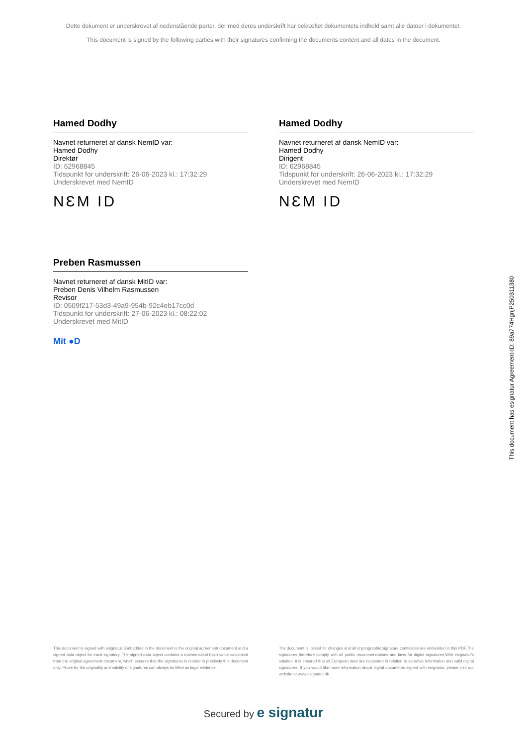Dette dokument er underskrevet af nedenstående parter, der med deres underskrift har bekræftet dokumentets indhold samt alle datoer i dokumentet.
This document is signed by the following parties with their signatures confirming the documents content and all dates in the document.
Hamed Dodhy
Navnet returneret af dansk NemID var:
Hamed Dodhy
Direktør
ID: 62968845
Tidspunkt for underskrift: 26-06-2023 kl.: 17:32:29
Underskrevet med NemID
NƐM ID
Hamed Dodhy
Navnet returneret af dansk NemID var:
Hamed Dodhy
Dirigent
ID: 62968845
Tidspunkt for underskrift: 26-06-2023 kl.: 17:32:29
Underskrevet med NemID
NƐM ID
Preben Rasmussen
Navnet returneret af dansk MitID var:
Preben Denis Vilhelm Rasmussen
Revisor
ID: 0509f217-53d3-49a9-954b-92c4eb17cc0d
Tidspunkt for underskrift: 27-06-2023 kl.: 08:22:02
Underskrevet med MitID
Mit ●D
This document has esignatur Agreement-ID: 89a774HgnjP250311380
This document is signed with esignatur. Embedded in the document is the original agreement document and a signed data object for each signatory. The signed data object contains a mathematical hash value calculated from the original agreement document, which secures that the signatures is related to precisely this document only. Prove for the originality and validity of signatures can always be lifted as legal evidence.
The document is locked for changes and all cryptographic signature certificates are embedded in this PDF.The signatures therefore comply with all public recommendations and laws for digital signatures.With esignatur's solution, it is ensured that all European laws are respected in relation to sensitive information and valid digital signatures. If you would like more information about digital documents signed with esignatur, please visit our website at www.esignatur.dk.
Secured by e signatur